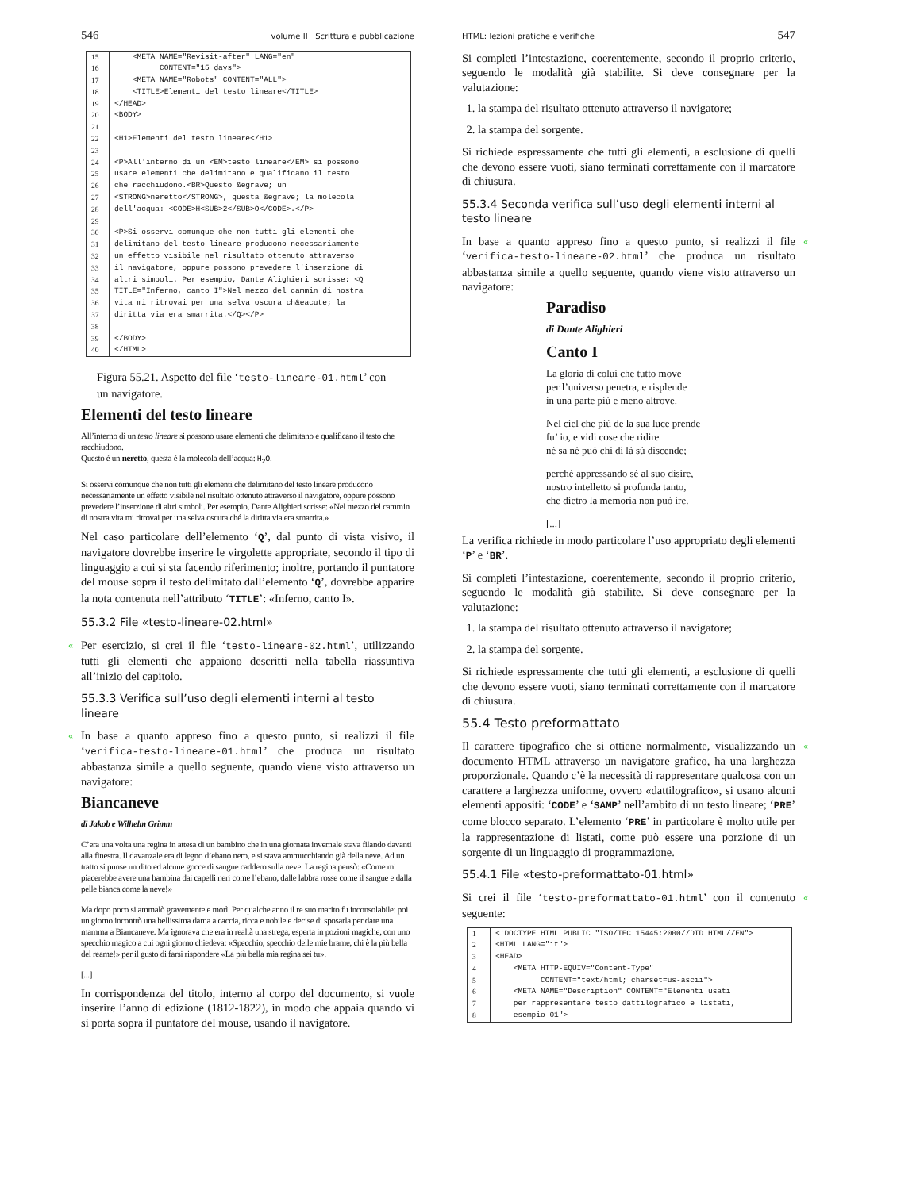546 volume II Scrittura e pubblicazione
| 15 | <META NAME="Revisit-after" LANG="en" |
| 16 | CONTENT="15 days"> |
| 17 | <META NAME="Robots" CONTENT="ALL"> |
| 18 | <TITLE>Elementi del testo lineare</TITLE> |
| 19 | </HEAD> |
| 20 | <BODY> |
| 21 | |
| 22 | <H1>Elementi del testo lineare</H1> |
| 23 | |
| 24 | <P>All'interno di un <EM>testo lineare</EM> si possono |
| 25 | usare elementi che delimitano e qualificano il testo |
| 26 | che racchiudono.<BR>Questo &egrave; un |
| 27 | <STRONG>neretto</STRONG>, questa &egrave; la molecola |
| 28 | dell'acqua: <CODE>H<SUB>2</SUB>O</CODE>.</P> |
| 29 | |
| 30 | <P>Si osservi comunque che non tutti gli elementi che |
| 31 | delimitano del testo lineare producono necessariamente |
| 32 | un effetto visibile nel risultato ottenuto attraverso |
| 33 | il navigatore, oppure possono prevedere l'inserzione di |
| 34 | altri simboli. Per esempio, Dante Alighieri scrisse: <Q |
| 35 | TITLE="Inferno, canto I">Nel mezzo del cammin di nostra |
| 36 | vita mi ritrovai per una selva oscura ch&eacute; la |
| 37 | diritta via era smarrita.</Q></P> |
| 38 | |
| 39 | </BODY> |
| 40 | </HTML> |
Figura 55.21. Aspetto del file ‘testo-lineare-01.html’ con un navigatore.
Elementi del testo lineare
All’interno di un testo lineare si possono usare elementi che delimitano e qualificano il testo che racchiudono.
Questo è un neretto, questa è la molecola dell’acqua: H<sub>2</sub>O.
Si osservi comunque che non tutti gli elementi che delimitano del testo lineare producono necessariamente un effetto visibile nel risultato ottenuto attraverso il navigatore, oppure possono prevedere l’inserzione di altri simboli. Per esempio, Dante Alighieri scrisse: «Nel mezzo del cammin di nostra vita mi ritrovai per una selva oscura ché la diritta via era smarrita.»
Nel caso particolare dell’elemento ‘Q’, dal punto di vista visivo, il navigatore dovrebbe inserire le virgolette appropriate, secondo il tipo di linguaggio a cui si sta facendo riferimento; inoltre, portando il puntatore del mouse sopra il testo delimitato dall’elemento ‘Q’, dovrebbe apparire la nota contenuta nell’attributo ‘TITLE’: «Inferno, canto I».
55.3.2 File «testo-lineare-02.html»
«
Per esercizio, si crei il file ‘testo-lineare-02.html’, utilizzando tutti gli elementi che appaiono descritti nella tabella riassuntiva all’inizio del capitolo.
55.3.3 Verifica sull’uso degli elementi interni al testo lineare
«
In base a quanto appreso fino a questo punto, si realizzi il file ‘verifica-testo-lineare-01.html’ che produca un risultato abbastanza simile a quello seguente, quando viene visto attraverso un navigatore:
Biancaneve
di Jakob e Wilhelm Grimm
C’era una volta una regina in attesa di un bambino che in una giornata invernale stava filando davanti alla finestra. Il davanzale era di legno d’ebano nero, e si stava ammucchiando già della neve. Ad un tratto si punse un dito ed alcune gocce di sangue caddero sulla neve. La regina pensò: «Come mi piacerebbe avere una bambina dai capelli neri come l’ebano, dalle labbra rosse come il sangue e dalla pelle bianca come la neve!»
Ma dopo poco si ammalò gravemente e morì. Per qualche anno il re suo marito fu inconsolabile: poi un giorno incontrò una bellissima dama a caccia, ricca e nobile e decise di sposarla per dare una mamma a Biancaneve. Ma ignorava che era in realtà una strega, esperta in pozioni magiche, con uno specchio magico a cui ogni giorno chiedeva: «Specchio, specchio delle mie brame, chi è la più bella del reame!» per il gusto di farsi rispondere «La più bella mia regina sei tu».
[...]
In corrispondenza del titolo, interno al corpo del documento, si vuole inserire l’anno di edizione (1812-1822), in modo che appaia quando vi si porta sopra il puntatore del mouse, usando il navigatore.
HTML: lezioni pratiche e verifiche 547
Si completi l’intestazione, coerentemente, secondo il proprio criterio, seguendo le modalità già stabilite. Si deve consegnare per la valutazione:
1. la stampa del risultato ottenuto attraverso il navigatore;
2. la stampa del sorgente.
Si richiede espressamente che tutti gli elementi, a esclusione di quelli che devono essere vuoti, siano terminati correttamente con il marcatore di chiusura.
55.3.4 Seconda verifica sull’uso degli elementi interni al testo lineare
«
In base a quanto appreso fino a questo punto, si realizzi il file ‘verifica-testo-lineare-02.html’ che produca un risultato abbastanza simile a quello seguente, quando viene visto attraverso un navigatore:
Paradiso
di Dante Alighieri
Canto I
La gloria di colui che tutto move
per l’universo penetra, e risplende
in una parte più e meno altrove.
Nel ciel che più de la sua luce prende
fu’ io, e vidi cose che ridire
né sa né può chi di là sù discende;
perché appressando sé al suo disire,
nostro intelletto si profonda tanto,
che dietro la memoria non può ire.
[...]
La verifica richiede in modo particolare l’uso appropriato degli elementi ‘P’ e ‘BR’.
Si completi l’intestazione, coerentemente, secondo il proprio criterio, seguendo le modalità già stabilite. Si deve consegnare per la valutazione:
1. la stampa del risultato ottenuto attraverso il navigatore;
2. la stampa del sorgente.
Si richiede espressamente che tutti gli elementi, a esclusione di quelli che devono essere vuoti, siano terminati correttamente con il marcatore di chiusura.
55.4 Testo preformattato
«
Il carattere tipografico che si ottiene normalmente, visualizzando un documento HTML attraverso un navigatore grafico, ha una larghezza proporzionale. Quando c’è la necessità di rappresentare qualcosa con un carattere a larghezza uniforme, ovvero «dattilografico», si usano alcuni elementi appositi: ‘CODE’ e ‘SAMP’ nell’ambito di un testo lineare; ‘PRE’ come blocco separato. L’elemento ‘PRE’ in particolare è molto utile per la rappresentazione di listati, come può essere una porzione di un sorgente di un linguaggio di programmazione.
55.4.1 File «testo-preformattato-01.html»
«
Si crei il file ‘testo-preformattato-01.html’ con il contenuto seguente:
| 1 | <!DOCTYPE HTML PUBLIC "ISO/IEC 15445:2000//DTD HTML//EN"> |
| 2 | <HTML LANG="it"> |
| 3 | <HEAD> |
| 4 | <META HTTP-EQUIV="Content-Type" |
| 5 | CONTENT="text/html; charset=us-ascii"> |
| 6 | <META NAME="Description" CONTENT="Elementi usati |
| 7 | per rappresentare testo dattilografico e listati, |
| 8 | esempio 01"> |